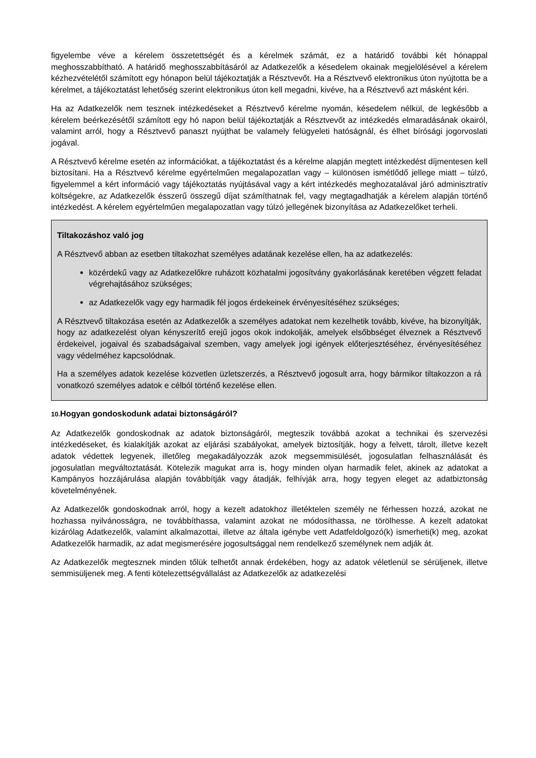figyelembe véve a kérelem összetettségét és a kérelmek számát, ez a határidő további két hónappal meghosszabbítható. A határidő meghosszabbításáról az Adatkezelők a késedelem okainak megjelölésével a kérelem kézhezvételétől számított egy hónapon belül tájékoztatják a Résztvevőt. Ha a Résztvevő elektronikus úton nyújtotta be a kérelmet, a tájékoztatást lehetőség szerint elektronikus úton kell megadni, kivéve, ha a Résztvevő azt másként kéri.
Ha az Adatkezelők nem tesznek intézkedéseket a Résztvevő kérelme nyomán, késedelem nélkül, de legkésőbb a kérelem beérkezésétől számított egy hó napon belül tájékoztatják a Résztvevőt az intézkedés elmaradásának okairól, valamint arról, hogy a Résztvevő panaszt nyújthat be valamely felügyeleti hatóságnál, és élhet bírósági jogorvoslati jogával.
A Résztvevő kérelme esetén az információkat, a tájékoztatást és a kérelme alapján megtett intézkedést díjmentesen kell biztosítani. Ha a Résztvevő kérelme egyértelműen megalapozatlan vagy – különösen ismétlődő jellege miatt – túlzó, figyelemmel a kért információ vagy tájékoztatás nyújtásával vagy a kért intézkedés meghozatalával járó adminisztratív költségekre, az Adatkezelők ésszerű összegű díjat számíthatnak fel, vagy megtagadhatják a kérelem alapján történő intézkedést. A kérelem egyértelműen megalapozatlan vagy túlzó jellegének bizonyítása az Adatkezelőket terheli.
Tiltakozáshoz való jog
A Résztvevő abban az esetben tiltakozhat személyes adatának kezelése ellen, ha az adatkezelés:
közérdekű vagy az Adatkezelőkre ruházott közhatalmi jogosítvány gyakorlásának keretében végzett feladat végrehajtásához szükséges;
az Adatkezelők vagy egy harmadik fél jogos érdekeinek érvényesítéséhez szükséges;
A Résztvevő tiltakozása esetén az Adatkezelők a személyes adatokat nem kezelhetik tovább, kivéve, ha bizonyítják, hogy az adatkezelést olyan kényszerítő erejű jogos okok indokolják, amelyek elsőbbséget élveznek a Résztvevő érdekeivel, jogaival és szabadságaival szemben, vagy amelyek jogi igények előterjesztéséhez, érvényesítéséhez vagy védelméhez kapcsolódnak.
Ha a személyes adatok kezelése közvetlen üzletszerzés, a Résztvevő jogosult arra, hogy bármikor tiltakozzon a rá vonatkozó személyes adatok e célból történő kezelése ellen.
10. Hogyan gondoskodunk adatai biztonságáról?
Az Adatkezelők gondoskodnak az adatok biztonságáról, megteszik továbbá azokat a technikai és szervezési intézkedéseket, és kialakítják azokat az eljárási szabályokat, amelyek biztosítják, hogy a felvett, tárolt, illetve kezelt adatok védettek legyenek, illetőleg megakadályozzák azok megsemmisülését, jogosulatlan felhasználását és jogosulatlan megváltoztatását. Kötelezik magukat arra is, hogy minden olyan harmadik felet, akinek az adatokat a Kampányos hozzájárulása alapján továbbítják vagy átadják, felhívják arra, hogy tegyen eleget az adatbiztonság követelményének.
Az Adatkezelők gondoskodnak arról, hogy a kezelt adatokhoz illetéktelen személy ne férhessen hozzá, azokat ne hozhassa nyilvánosságra, ne továbbíthassa, valamint azokat ne módosíthassa, ne törölhesse. A kezelt adatokat kizárólag Adatkezelők, valamint alkalmazottai, illetve az általa igénybe vett Adatfeldolgozó(k) ismerheti(k) meg, azokat Adatkezelők harmadik, az adat megismerésére jogosultsággal nem rendelkező személynek nem adják át.
Az Adatkezelők megtesznek minden tőlük telhetőt annak érdekében, hogy az adatok véletlenül se sérüljenek, illetve semmisüljenek meg. A fenti kötelezettségvállalást az Adatkezelők az adatkezelési